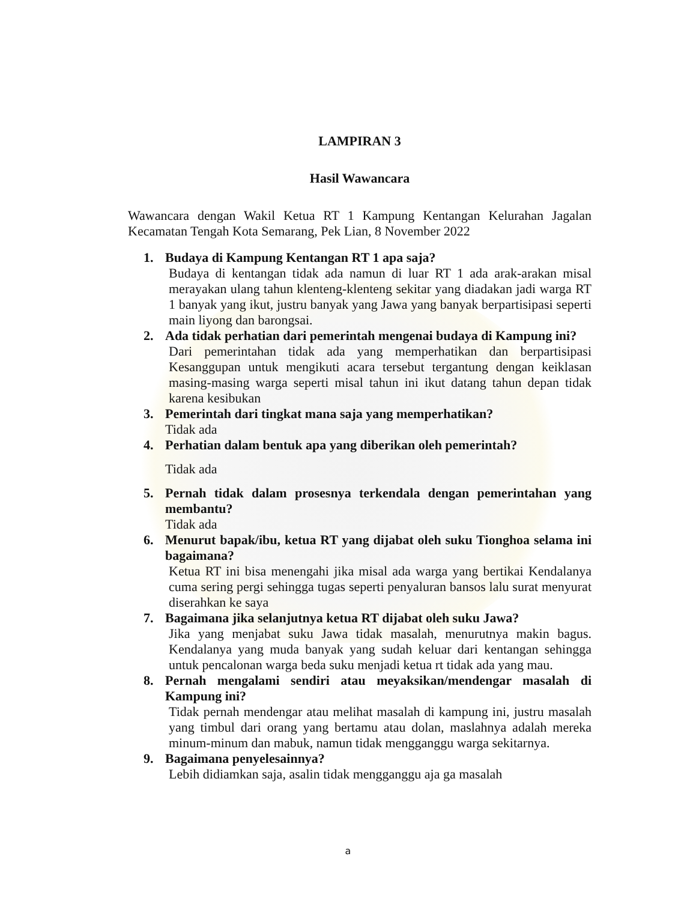LAMPIRAN 3
Hasil Wawancara
Wawancara dengan Wakil Ketua RT 1 Kampung Kentangan Kelurahan Jagalan Kecamatan Tengah Kota Semarang, Pek Lian, 8 November 2022
1. Budaya di Kampung Kentangan RT 1 apa saja?
Budaya di kentangan tidak ada namun di luar RT 1 ada arak-arakan misal merayakan ulang tahun klenteng-klenteng sekitar yang diadakan jadi warga RT 1 banyak yang ikut, justru banyak yang Jawa yang banyak berpartisipasi seperti main liyong dan barongsai.
2. Ada tidak perhatian dari pemerintah mengenai budaya di Kampung ini?
Dari pemerintahan tidak ada yang memperhatikan dan berpartisipasi Kesanggupan untuk mengikuti acara tersebut tergantung dengan keiklasan masing-masing warga seperti misal tahun ini ikut datang tahun depan tidak karena kesibukan
3. Pemerintah dari tingkat mana saja yang memperhatikan?
Tidak ada
4. Perhatian dalam bentuk apa yang diberikan oleh pemerintah?
Tidak ada
5. Pernah tidak dalam prosesnya terkendala dengan pemerintahan yang membantu?
Tidak ada
6. Menurut bapak/ibu, ketua RT yang dijabat oleh suku Tionghoa selama ini bagaimana?
Ketua RT ini bisa menengahi jika misal ada warga yang bertikai Kendalanya cuma sering pergi sehingga tugas seperti penyaluran bansos lalu surat menyurat diserahkan ke saya
7. Bagaimana jika selanjutnya ketua RT dijabat oleh suku Jawa?
Jika yang menjabat suku Jawa tidak masalah, menurutnya makin bagus. Kendalanya yang muda banyak yang sudah keluar dari kentangan sehingga untuk pencalonan warga beda suku menjadi ketua rt tidak ada yang mau.
8. Pernah mengalami sendiri atau meyaksikan/mendengar masalah di Kampung ini?
Tidak pernah mendengar atau melihat masalah di kampung ini, justru masalah yang timbul dari orang yang bertamu atau dolan, maslahnya adalah mereka minum-minum dan mabuk, namun tidak mengganggu warga sekitarnya.
9. Bagaimana penyelesainnya?
Lebih didiamkan saja, asalin tidak mengganggu aja ga masalah
a